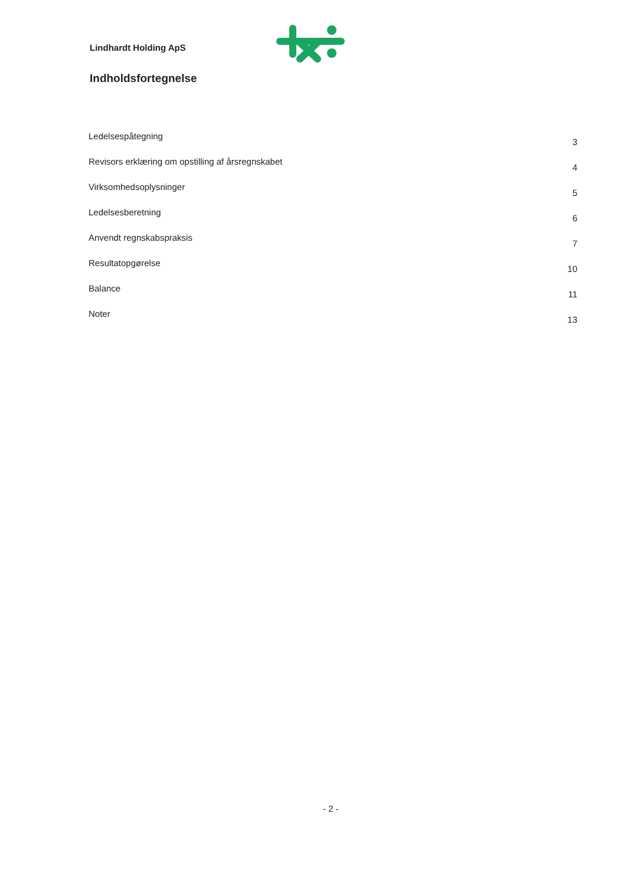Lindhardt Holding ApS
Indholdsfortegnelse
Ledelsespåtegning 3
Revisors erklæring om opstilling af årsregnskabet 4
Virksomhedsoplysninger 5
Ledelsesberetning 6
Anvendt regnskabspraksis 7
Resultatopgørelse 10
Balance 11
Noter 13
- 2 -